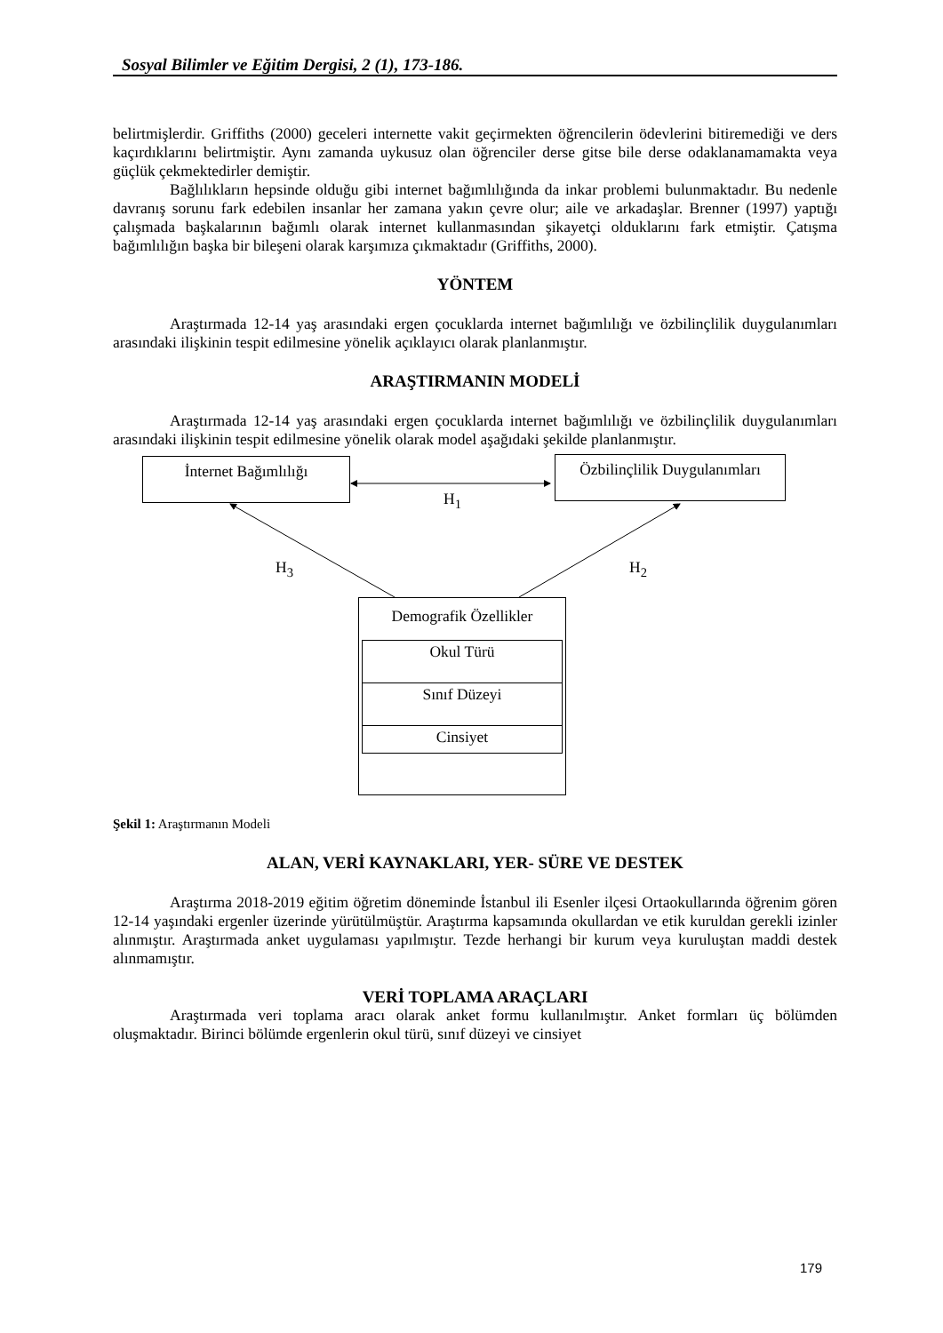Sosyal Bilimler ve Eğitim Dergisi, 2 (1), 173-186.
belirtmişlerdir. Griffiths (2000) geceleri internette vakit geçirmekten öğrencilerin ödevlerini bitiremediği ve ders kaçırdıklarını belirtmiştir. Aynı zamanda uykusuz olan öğrenciler derse gitse bile derse odaklanamamakta veya güçlük çekmektedirler demiştir.
Bağlılıkların hepsinde olduğu gibi internet bağımlılığında da inkar problemi bulunmaktadır. Bu nedenle davranış sorunu fark edebilen insanlar her zamana yakın çevre olur; aile ve arkadaşlar. Brenner (1997) yaptığı çalışmada başkalarının bağımlı olarak internet kullanmasından şikayetçi olduklarını fark etmiştir. Çatışma bağımlılığın başka bir bileşeni olarak karşımıza çıkmaktadır (Griffiths, 2000).
YÖNTEM
Araştırmada 12-14 yaş arasındaki ergen çocuklarda internet bağımlılığı ve özbilinçlilik duygulanımları arasındaki ilişkinin tespit edilmesine yönelik açıklayıcı olarak planlanmıştır.
ARAŞTIRMANIN MODELİ
Araştırmada 12-14 yaş arasındaki ergen çocuklarda internet bağımlılığı ve özbilinçlilik duygulanımları arasındaki ilişkinin tespit edilmesine yönelik olarak model aşağıdaki şekilde planlanmıştır.
İnternet Bağımlılığı
Özbilinçlilik Duygulanımları
H<sub>1</sub>
H<sub>3</sub> H<sub>2</sub>
Demografik Özellikler
Okul Türü
Sınıf Düzeyi
Cinsiyet
Şekil 1: Araştırmanın Modeli
ALAN, VERİ KAYNAKLARI, YER- SÜRE VE DESTEK
Araştırma 2018-2019 eğitim öğretim döneminde İstanbul ili Esenler ilçesi Ortaokullarında öğrenim gören 12-14 yaşındaki ergenler üzerinde yürütülmüştür. Araştırma kapsamında okullardan ve etik kuruldan gerekli izinler alınmıştır. Araştırmada anket uygulaması yapılmıştır. Tezde herhangi bir kurum veya kuruluştan maddi destek alınmamıştır.
VERİ TOPLAMA ARAÇLARI
Araştırmada veri toplama aracı olarak anket formu kullanılmıştır. Anket formları üç bölümden oluşmaktadır. Birinci bölümde ergenlerin okul türü, sınıf düzeyi ve cinsiyet
179